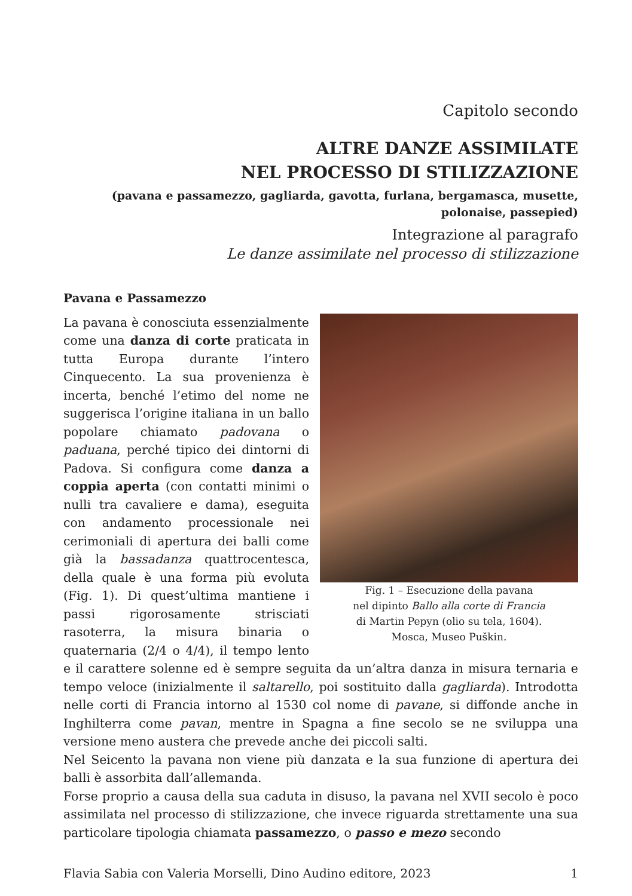Capitolo secondo
ALTRE DANZE ASSIMILATE
NEL PROCESSO DI STILIZZAZIONE
(pavana e passamezzo, gagliarda, gavotta, furlana, bergamasca, musette,
polonaise, passepied)
Integrazione al paragrafo
Le danze assimilate nel processo di stilizzazione
Pavana e Passamezzo
Fig. 1 – Esecuzione della pavana
nel dipinto Ballo alla corte di Francia
di Martin Pepyn (olio su tela, 1604).
Mosca, Museo Puškin.
La pavana è conosciuta essenzialmente come una danza di corte praticata in tutta Europa durante l’intero Cinquecento. La sua provenienza è incerta, benché l’etimo del nome ne suggerisca l’origine italiana in un ballo popolare chiamato padovana o paduana, perché tipico dei dintorni di Padova. Si configura come danza a coppia aperta (con contatti minimi o nulli tra cavaliere e dama), eseguita con andamento processionale nei cerimoniali di apertura dei balli come già la bassadanza quattrocentesca, della quale è una forma più evoluta (Fig. 1). Di quest’ultima mantiene i passi rigorosamente strisciati rasoterra, la misura binaria o quaternaria (2/4 o 4/4), il tempo lento e il carattere solenne ed è sempre seguita da un’altra danza in misura ternaria e tempo veloce (inizialmente il saltarello, poi sostituito dalla gagliarda). Introdotta nelle corti di Francia intorno al 1530 col nome di pavane, si diffonde anche in Inghilterra come pavan, mentre in Spagna a fine secolo se ne sviluppa una versione meno austera che prevede anche dei piccoli salti.
Nel Seicento la pavana non viene più danzata e la sua funzione di apertura dei balli è assorbita dall’allemanda.
Forse proprio a causa della sua caduta in disuso, la pavana nel XVII secolo è poco assimilata nel processo di stilizzazione, che invece riguarda strettamente una sua particolare tipologia chiamata passamezzo, o passo e mezo secondo
Flavia Sabia con Valeria Morselli, Dino Audino editore, 2023 1